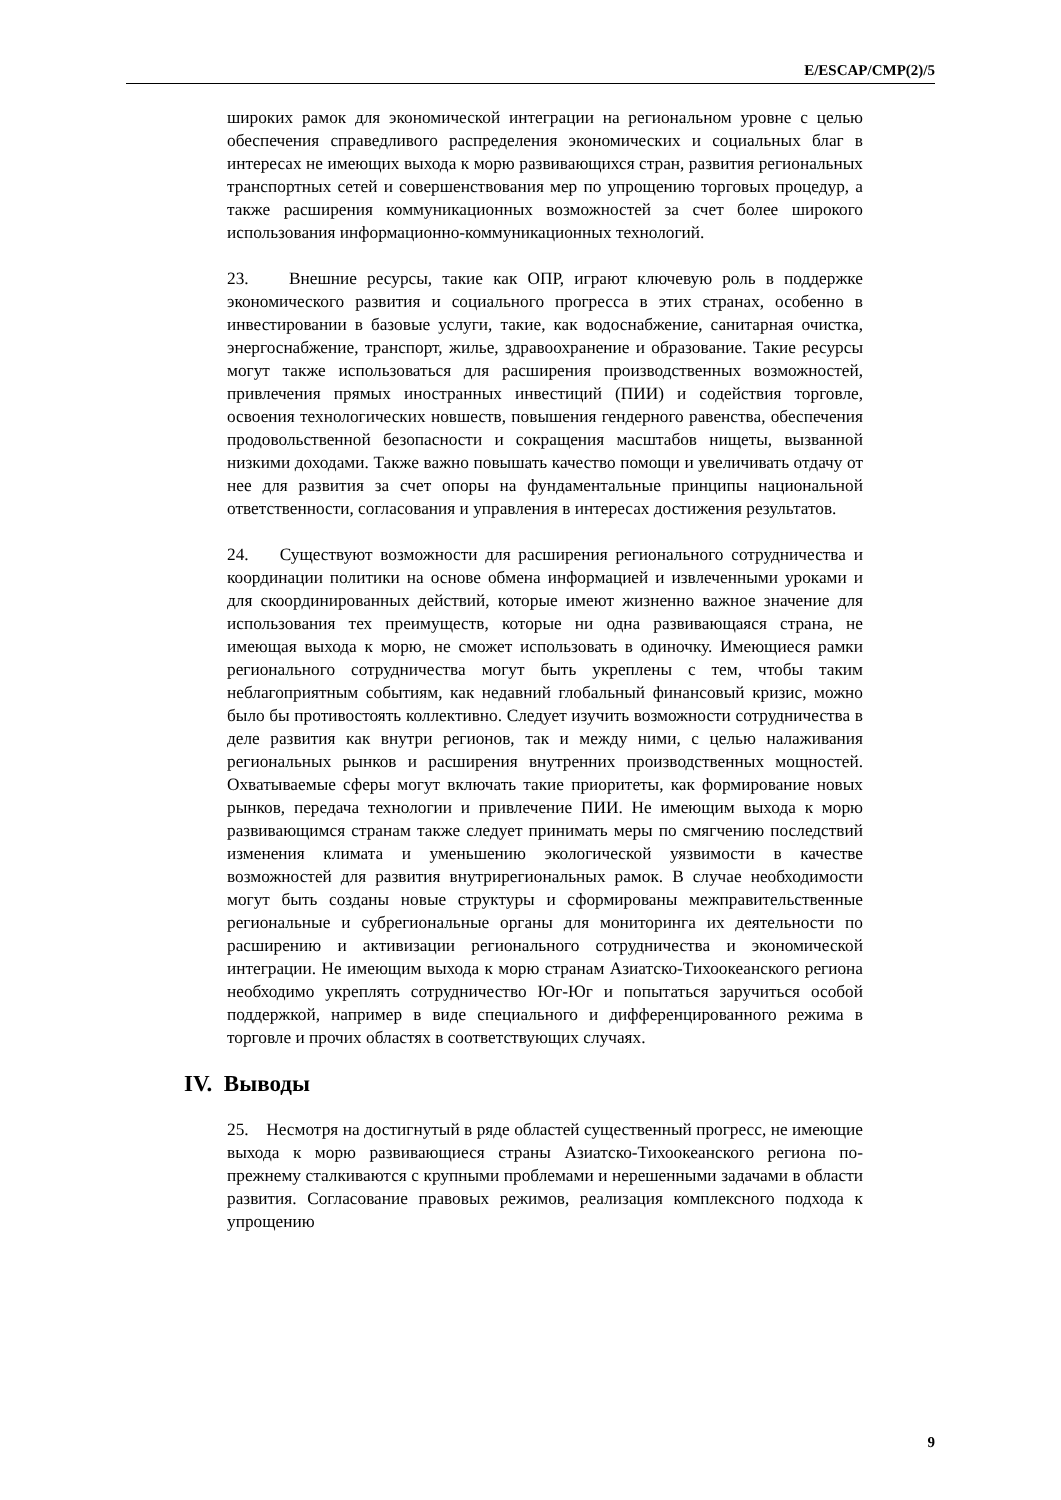E/ESCAP/CMP(2)/5
широких рамок для экономической интеграции на региональном уровне с целью обеспечения справедливого распределения экономических и социальных благ в интересах не имеющих выхода к морю развивающихся стран, развития региональных транспортных сетей и совершенствования мер по упрощению торговых процедур, а также расширения коммуникационных возможностей за счет более широкого использования информационно-коммуникационных технологий.
23. Внешние ресурсы, такие как ОПР, играют ключевую роль в поддержке экономического развития и социального прогресса в этих странах, особенно в инвестировании в базовые услуги, такие, как водоснабжение, санитарная очистка, энергоснабжение, транспорт, жилье, здравоохранение и образование. Такие ресурсы могут также использоваться для расширения производственных возможностей, привлечения прямых иностранных инвестиций (ПИИ) и содействия торговле, освоения технологических новшеств, повышения гендерного равенства, обеспечения продовольственной безопасности и сокращения масштабов нищеты, вызванной низкими доходами. Также важно повышать качество помощи и увеличивать отдачу от нее для развития за счет опоры на фундаментальные принципы национальной ответственности, согласования и управления в интересах достижения результатов.
24. Существуют возможности для расширения регионального сотрудничества и координации политики на основе обмена информацией и извлеченными уроками и для скоординированных действий, которые имеют жизненно важное значение для использования тех преимуществ, которые ни одна развивающаяся страна, не имеющая выхода к морю, не сможет использовать в одиночку. Имеющиеся рамки регионального сотрудничества могут быть укреплены с тем, чтобы таким неблагоприятным событиям, как недавний глобальный финансовый кризис, можно было бы противостоять коллективно. Следует изучить возможности сотрудничества в деле развития как внутри регионов, так и между ними, с целью налаживания региональных рынков и расширения внутренних производственных мощностей. Охватываемые сферы могут включать такие приоритеты, как формирование новых рынков, передача технологии и привлечение ПИИ. Не имеющим выхода к морю развивающимся странам также следует принимать меры по смягчению последствий изменения климата и уменьшению экологической уязвимости в качестве возможностей для развития внутрирегиональных рамок. В случае необходимости могут быть созданы новые структуры и сформированы межправительственные региональные и субрегиональные органы для мониторинга их деятельности по расширению и активизации регионального сотрудничества и экономической интеграции. Не имеющим выхода к морю странам Азиатско-Тихоокеанского региона необходимо укреплять сотрудничество Юг-Юг и попытаться заручиться особой поддержкой, например в виде специального и дифференцированного режима в торговле и прочих областях в соответствующих случаях.
IV. Выводы
25. Несмотря на достигнутый в ряде областей существенный прогресс, не имеющие выхода к морю развивающиеся страны Азиатско-Тихоокеанского региона по-прежнему сталкиваются с крупными проблемами и нерешенными задачами в области развития. Согласование правовых режимов, реализация комплексного подхода к упрощению
9